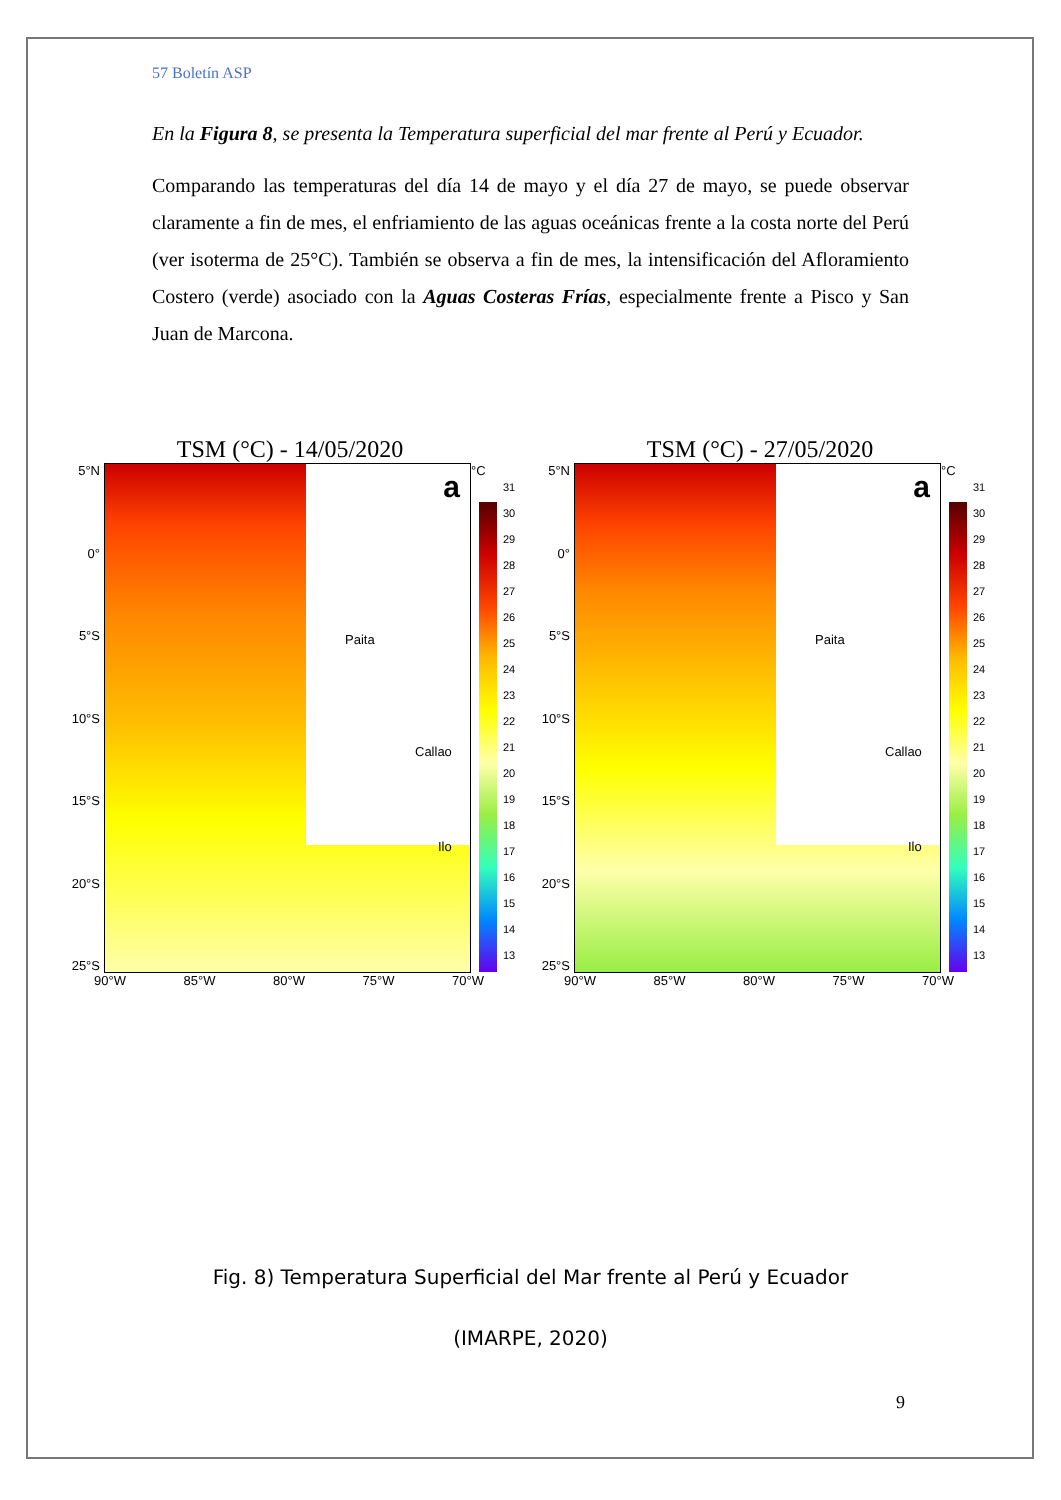57 Boletín ASP
En la Figura 8, se presenta la Temperatura superficial del mar frente al Perú y Ecuador.
Comparando las temperaturas del día 14 de mayo y el día 27 de mayo, se puede observar claramente a fin de mes, el enfriamiento de las aguas oceánicas frente a la costa norte del Perú (ver isoterma de 25°C). También se observa a fin de mes, la intensificación del Afloramiento Costero (verde) asociado con la Aguas Costeras Frías, especialmente frente a Pisco y San Juan de Marcona.
TSM (°C) - 14/05/2020
5°N
0°
5°S
10°S
15°S
20°S
25°S
a
Paita
Callao
Ilo
°C
31
30
29
28
27
26
25
24
23
22
21
20
19
18
17
16
15
14
13
90°W 85°W 80°W 75°W 70°W
TSM (°C) - 27/05/2020
5°N
0°
5°S
10°S
15°S
20°S
25°S
a
Paita
Callao
Ilo
°C
31
30
29
28
27
26
25
24
23
22
21
20
19
18
17
16
15
14
13
90°W 85°W 80°W 75°W 70°W
Fig. 8) Temperatura Superficial del Mar frente al Perú y Ecuador
(IMARPE, 2020)
9